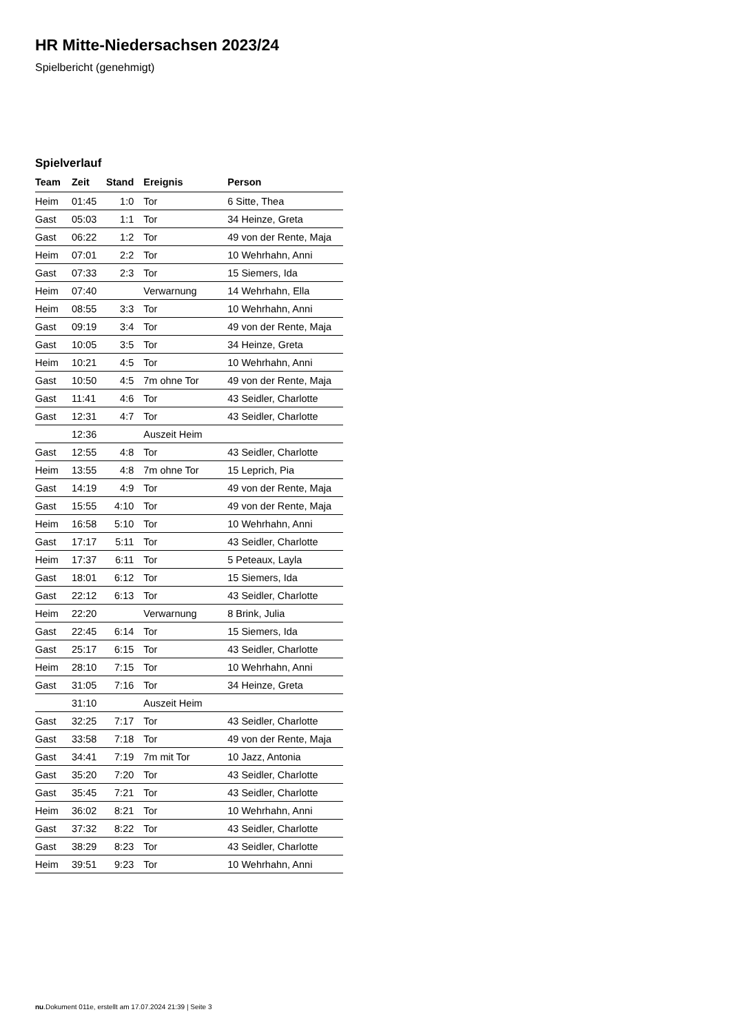HR Mitte-Niedersachsen 2023/24
Spielbericht (genehmigt)
Spielverlauf
| Team | Zeit | Stand | Ereignis | Person |
| --- | --- | --- | --- | --- |
| Heim | 01:45 | 1:0 | Tor | 6 Sitte, Thea |
| Gast | 05:03 | 1:1 | Tor | 34 Heinze, Greta |
| Gast | 06:22 | 1:2 | Tor | 49 von der Rente, Maja |
| Heim | 07:01 | 2:2 | Tor | 10 Wehrhahn, Anni |
| Gast | 07:33 | 2:3 | Tor | 15 Siemers, Ida |
| Heim | 07:40 | | Verwarnung | 14 Wehrhahn, Ella |
| Heim | 08:55 | 3:3 | Tor | 10 Wehrhahn, Anni |
| Gast | 09:19 | 3:4 | Tor | 49 von der Rente, Maja |
| Gast | 10:05 | 3:5 | Tor | 34 Heinze, Greta |
| Heim | 10:21 | 4:5 | Tor | 10 Wehrhahn, Anni |
| Gast | 10:50 | 4:5 | 7m ohne Tor | 49 von der Rente, Maja |
| Gast | 11:41 | 4:6 | Tor | 43 Seidler, Charlotte |
| Gast | 12:31 | 4:7 | Tor | 43 Seidler, Charlotte |
| | 12:36 | | Auszeit Heim | |
| Gast | 12:55 | 4:8 | Tor | 43 Seidler, Charlotte |
| Heim | 13:55 | 4:8 | 7m ohne Tor | 15 Leprich, Pia |
| Gast | 14:19 | 4:9 | Tor | 49 von der Rente, Maja |
| Gast | 15:55 | 4:10 | Tor | 49 von der Rente, Maja |
| Heim | 16:58 | 5:10 | Tor | 10 Wehrhahn, Anni |
| Gast | 17:17 | 5:11 | Tor | 43 Seidler, Charlotte |
| Heim | 17:37 | 6:11 | Tor | 5 Peteaux, Layla |
| Gast | 18:01 | 6:12 | Tor | 15 Siemers, Ida |
| Gast | 22:12 | 6:13 | Tor | 43 Seidler, Charlotte |
| Heim | 22:20 | | Verwarnung | 8 Brink, Julia |
| Gast | 22:45 | 6:14 | Tor | 15 Siemers, Ida |
| Gast | 25:17 | 6:15 | Tor | 43 Seidler, Charlotte |
| Heim | 28:10 | 7:15 | Tor | 10 Wehrhahn, Anni |
| Gast | 31:05 | 7:16 | Tor | 34 Heinze, Greta |
| | 31:10 | | Auszeit Heim | |
| Gast | 32:25 | 7:17 | Tor | 43 Seidler, Charlotte |
| Gast | 33:58 | 7:18 | Tor | 49 von der Rente, Maja |
| Gast | 34:41 | 7:19 | 7m mit Tor | 10 Jazz, Antonia |
| Gast | 35:20 | 7:20 | Tor | 43 Seidler, Charlotte |
| Gast | 35:45 | 7:21 | Tor | 43 Seidler, Charlotte |
| Heim | 36:02 | 8:21 | Tor | 10 Wehrhahn, Anni |
| Gast | 37:32 | 8:22 | Tor | 43 Seidler, Charlotte |
| Gast | 38:29 | 8:23 | Tor | 43 Seidler, Charlotte |
| Heim | 39:51 | 9:23 | Tor | 10 Wehrhahn, Anni |
nu.Dokument 011e, erstellt am 17.07.2024 21:39 | Seite 3